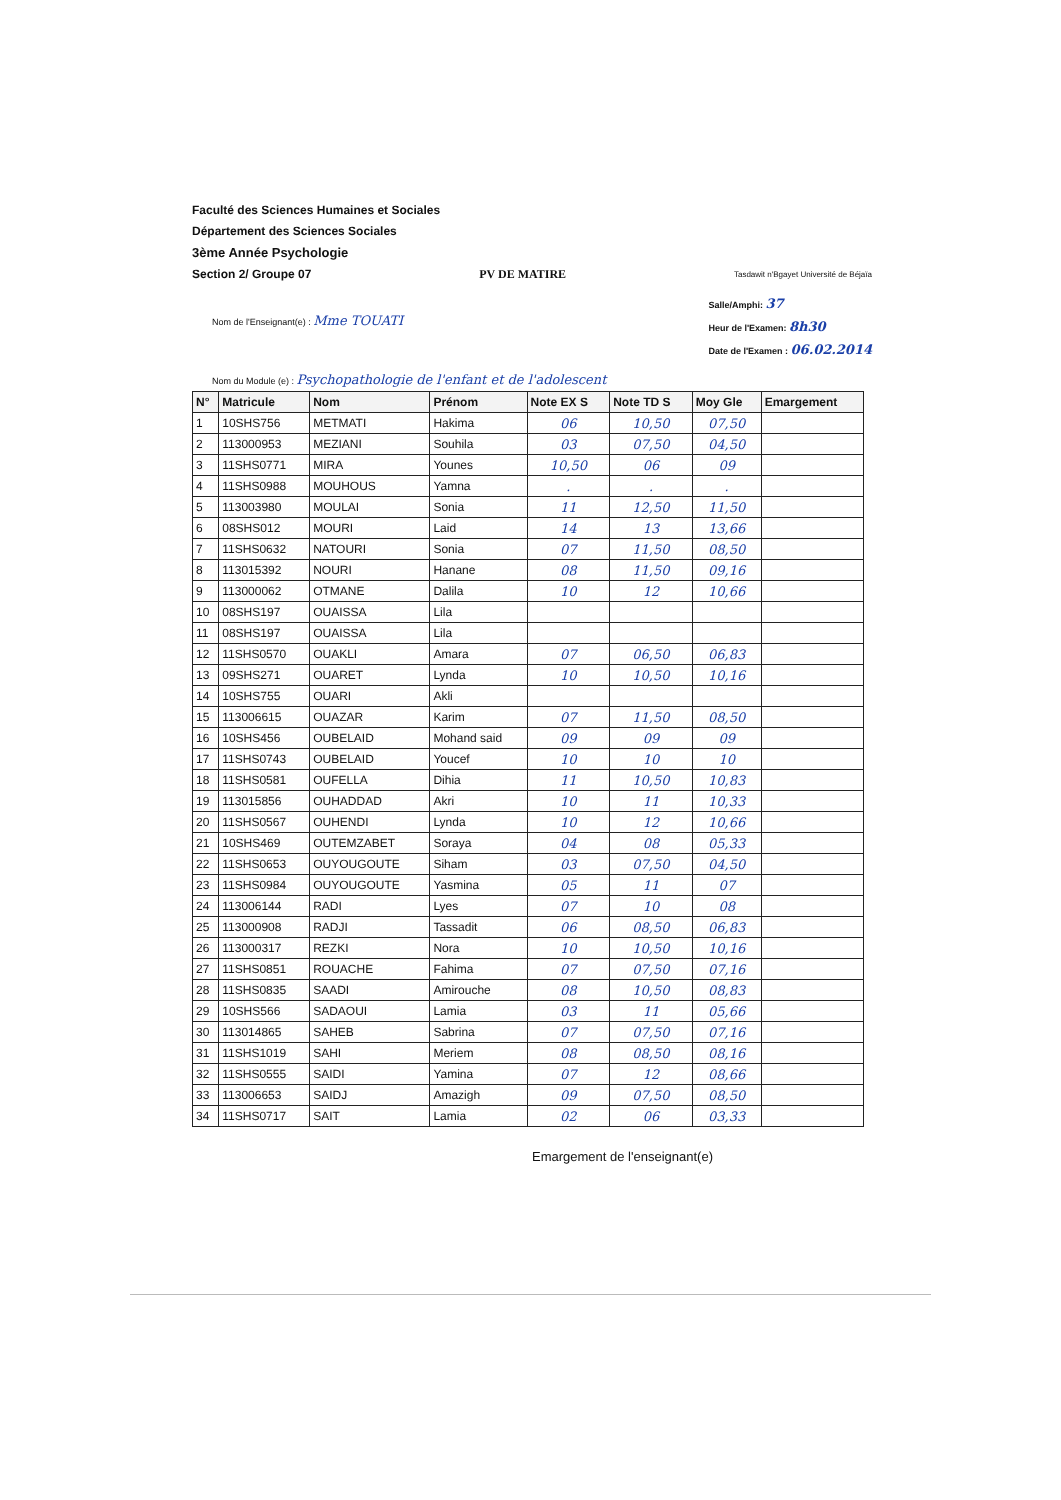Faculté des Sciences Humaines et Sociales
Département des Sciences Sociales
3ème Année Psychologie
Section 2/ Groupe 07 PV DE MATIRE Tasdawit n'Bgayet Université de Béjaïa
Nom de l'Enseignant(e) : Mme TOUATI
Salle/Amphi: 37
Heur de l'Examen: 8h30
Date de l'Examen : 06.02.2014
Nom du Module (e) : Psychopathologie de l'enfant et de l'adolescent
| N° | Matricule | Nom | Prénom | Note EX S | Note TD S | Moy Gle | Emargement |
| --- | --- | --- | --- | --- | --- | --- | --- |
| 1 | 10SHS756 | METMATI | Hakima | 06 | 10,50 | 07,50 | |
| 2 | 113000953 | MEZIANI | Souhila | 03 | 07,50 | 04,50 | |
| 3 | 11SHS0771 | MIRA | Younes | 10,50 | 06 | 09 | |
| 4 | 11SHS0988 | MOUHOUS | Yamna | . | . | . | |
| 5 | 113003980 | MOULAI | Sonia | 11 | 12,50 | 11,50 | |
| 6 | 08SHS012 | MOURI | Laid | 14 | 13 | 13,66 | |
| 7 | 11SHS0632 | NATOURI | Sonia | 07 | 11,50 | 08,50 | |
| 8 | 113015392 | NOURI | Hanane | 08 | 11,50 | 09,16 | |
| 9 | 113000062 | OTMANE | Dalila | 10 | 12 | 10,66 | |
| 10 | 08SHS197 | OUAISSA | Lila | | | | |
| 11 | 08SHS197 | OUAISSA | Lila | | | | |
| 12 | 11SHS0570 | OUAKLI | Amara | 07 | 06,50 | 06,83 | |
| 13 | 09SHS271 | OUARET | Lynda | 10 | 10,50 | 10,16 | |
| 14 | 10SHS755 | OUARI | Akli | | | | |
| 15 | 113006615 | OUAZAR | Karim | 07 | 11,50 | 08,50 | |
| 16 | 10SHS456 | OUBELAID | Mohand said | 09 | 09 | 09 | |
| 17 | 11SHS0743 | OUBELAID | Youcef | 10 | 10 | 10 | |
| 18 | 11SHS0581 | OUFELLA | Dihia | 11 | 10,50 | 10,83 | |
| 19 | 113015856 | OUHADDAD | Akri | 10 | 11 | 10,33 | |
| 20 | 11SHS0567 | OUHENDI | Lynda | 10 | 12 | 10,66 | |
| 21 | 10SHS469 | OUTEMZABET | Soraya | 04 | 08 | 05,33 | |
| 22 | 11SHS0653 | OUYOUGOUTE | Siham | 03 | 07,50 | 04,50 | |
| 23 | 11SHS0984 | OUYOUGOUTE | Yasmina | 05 | 11 | 07 | |
| 24 | 113006144 | RADI | Lyes | 07 | 10 | 08 | |
| 25 | 113000908 | RADJI | Tassadit | 06 | 08,50 | 06,83 | |
| 26 | 113000317 | REZKI | Nora | 10 | 10,50 | 10,16 | |
| 27 | 11SHS0851 | ROUACHE | Fahima | 07 | 07,50 | 07,16 | |
| 28 | 11SHS0835 | SAADI | Amirouche | 08 | 10,50 | 08,83 | |
| 29 | 10SHS566 | SADAOUI | Lamia | 03 | 11 | 05,66 | |
| 30 | 113014865 | SAHEB | Sabrina | 07 | 07,50 | 07,16 | |
| 31 | 11SHS1019 | SAHI | Meriem | 08 | 08,50 | 08,16 | |
| 32 | 11SHS0555 | SAIDI | Yamina | 07 | 12 | 08,66 | |
| 33 | 113006653 | SAIDJ | Amazigh | 09 | 07,50 | 08,50 | |
| 34 | 11SHS0717 | SAIT | Lamia | 02 | 06 | 03,33 | |
Emargement de l'enseignant(e)